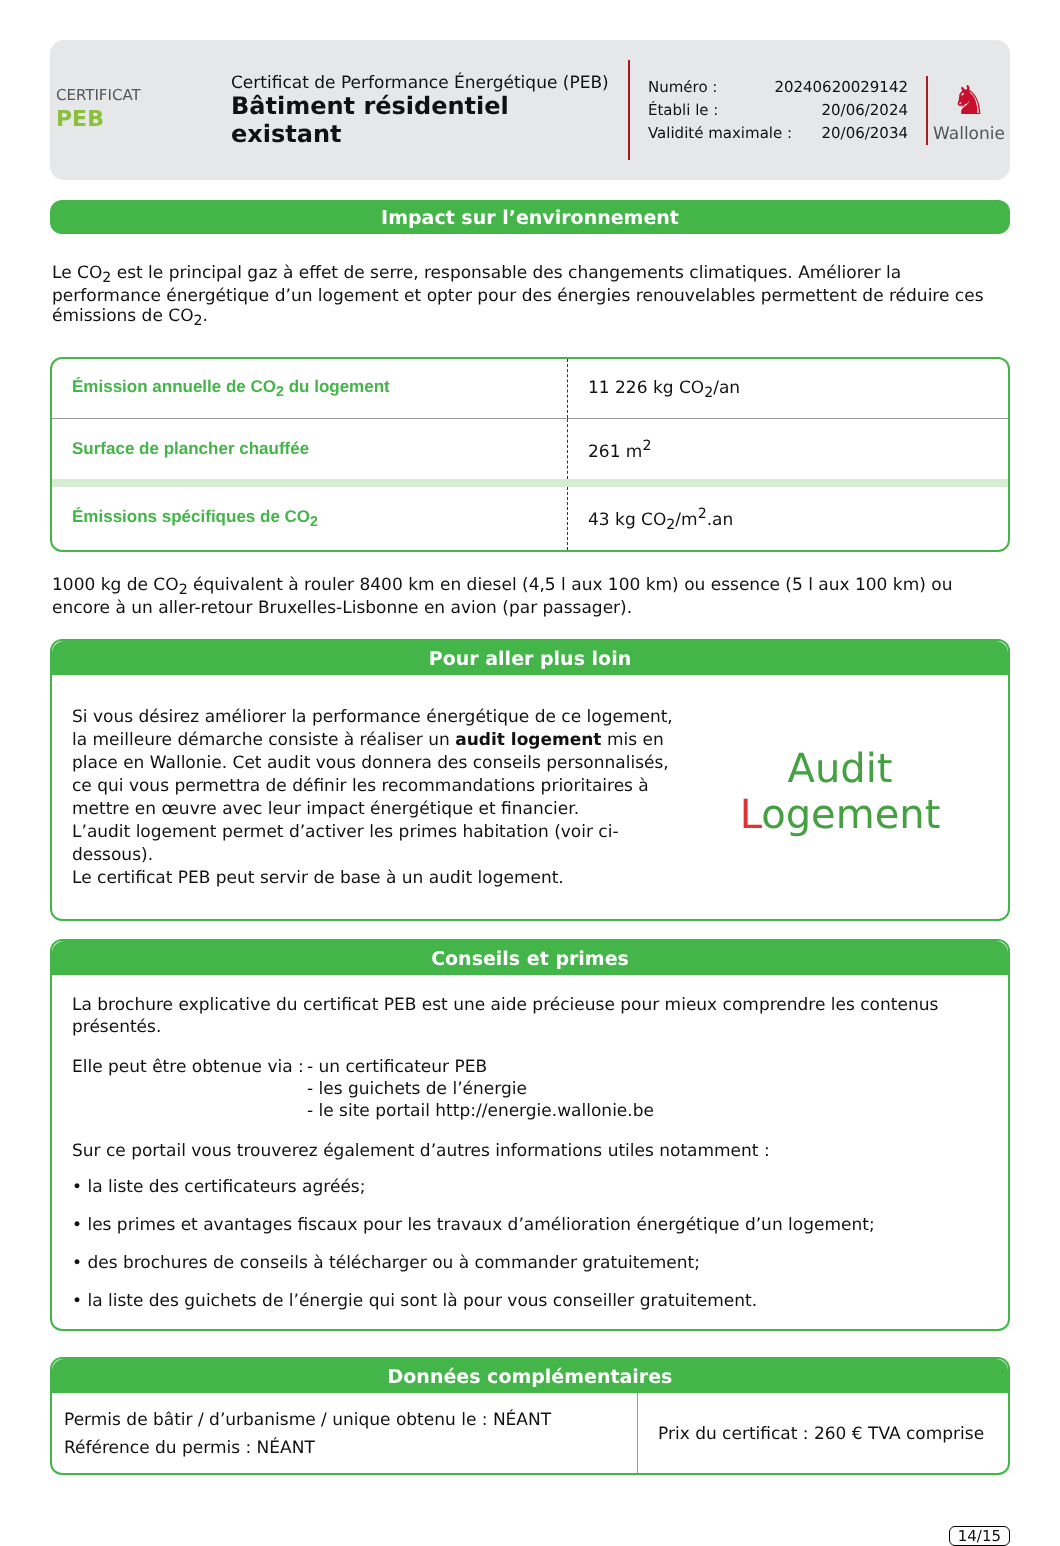CERTIFICAT
PEB
Certificat de Performance Énergétique (PEB)
Bâtiment résidentiel existant
Numéro : 20240620029142
Établi le : 20/06/2024
Validité maximale : 20/06/2034
♞
Wallonie
Impact sur l’environnement
Le CO<sub>2</sub> est le principal gaz à effet de serre, responsable des changements climatiques. Améliorer la performance énergétique d’un logement et opter pour des énergies renouvelables permettent de réduire ces émissions de CO<sub>2</sub>.
| Émission annuelle de CO<sub>2</sub> du logement | 11 226 kg CO<sub>2</sub>/an |
| Surface de plancher chauffée | 261 m<sup>2</sup> |
| Émissions spécifiques de CO<sub>2</sub> | 43 kg CO<sub>2</sub>/m<sup>2</sup>.an |
1000 kg de CO<sub>2</sub> équivalent à rouler 8400 km en diesel (4,5 l aux 100 km) ou essence (5 l aux 100 km) ou encore à un aller-retour Bruxelles-Lisbonne en avion (par passager).
Pour aller plus loin
Si vous désirez améliorer la performance énergétique de ce logement, la meilleure démarche consiste à réaliser un audit logement mis en place en Wallonie. Cet audit vous donnera des conseils personnalisés, ce qui vous permettra de définir les recommandations prioritaires à mettre en œuvre avec leur impact énergétique et financier.
L’audit logement permet d’activer les primes habitation (voir ci-dessous).
Le certificat PEB peut servir de base à un audit logement.
Audit
Logement
Conseils et primes
La brochure explicative du certificat PEB est une aide précieuse pour mieux comprendre les contenus présentés.
Elle peut être obtenue via : - un certificateur PEB
- les guichets de l’énergie
- le site portail http://energie.wallonie.be
Sur ce portail vous trouverez également d’autres informations utiles notamment :
• la liste des certificateurs agréés;
• les primes et avantages fiscaux pour les travaux d’amélioration énergétique d’un logement;
• des brochures de conseils à télécharger ou à commander gratuitement;
• la liste des guichets de l’énergie qui sont là pour vous conseiller gratuitement.
Données complémentaires
| Permis de bâtir / d’urbanisme / unique obtenu le : NÉANT Référence du permis : NÉANT | Prix du certificat : 260 € TVA comprise |
14/15